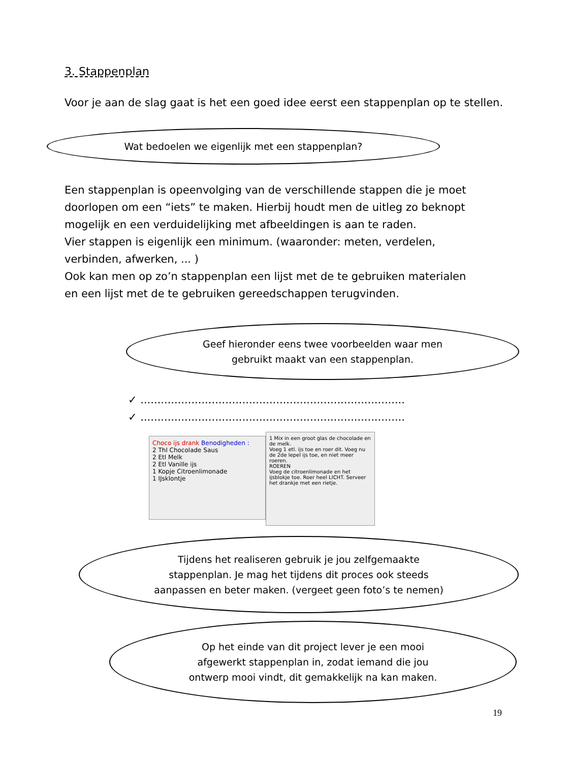3. Stappenplan
Voor je aan de slag gaat is het een goed idee eerst een stappenplan op te stellen.
Wat bedoelen we eigenlijk met een stappenplan?
Een stappenplan is opeenvolging van de verschillende stappen die je moet doorlopen om een “iets” te maken. Hierbij houdt men de uitleg zo beknopt mogelijk en een verduidelijking met afbeeldingen is aan te raden.
Vier stappen is eigenlijk een minimum. (waaronder: meten, verdelen, verbinden, afwerken, ... )
Ook kan men op zo’n stappenplan een lijst met de te gebruiken materialen en een lijst met de te gebruiken gereedschappen terugvinden.
Geef hieronder eens twee voorbeelden waar men
gebruikt maakt van een stappenplan.
✓ ..............................................................................
✓ ..............................................................................
Choco ijs drank Benodigheden :
2 Thl Chocolade Saus
2 Etl Melk
2 Etl Vanille ijs
1 Kopje Citroenlimonade
1 IJsklontje
1 Mix in een groot glas de chocolade en de melk.
Voeg 1 etl. ijs toe en roer dit. Voeg nu de 2de lepel ijs toe, en niet meer roeren.
ROEREN
Voeg de citroenlimonade en het ijsblokje toe. Roer heel LICHT. Serveer het drankje met een rietje.
Tijdens het realiseren gebruik je jou zelfgemaakte
stappenplan. Je mag het tijdens dit proces ook steeds
aanpassen en beter maken. (vergeet geen foto’s te nemen)
Op het einde van dit project lever je een mooi
afgewerkt stappenplan in, zodat iemand die jou
ontwerp mooi vindt, dit gemakkelijk na kan maken.
19